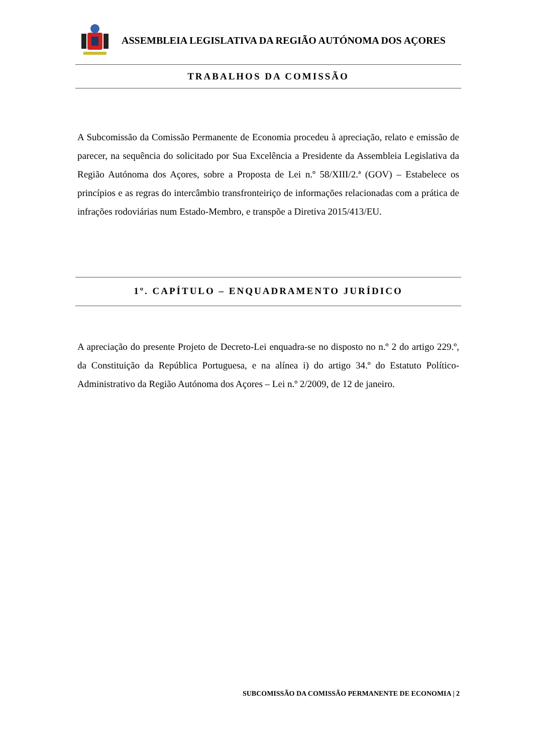ASSEMBLEIA LEGISLATIVA DA REGIÃO AUTÓNOMA DOS AÇORES
TRABALHOS DA COMISSÃO
A Subcomissão da Comissão Permanente de Economia procedeu à apreciação, relato e emissão de parecer, na sequência do solicitado por Sua Excelência a Presidente da Assembleia Legislativa da Região Autónoma dos Açores, sobre a Proposta de Lei n.º 58/XIII/2.ª (GOV) – Estabelece os princípios e as regras do intercâmbio transfronteiriço de informações relacionadas com a prática de infrações rodoviárias num Estado-Membro, e transpõe a Diretiva 2015/413/EU.
1º. CAPÍTULO – ENQUADRAMENTO JURÍDICO
A apreciação do presente Projeto de Decreto-Lei enquadra-se no disposto no n.º 2 do artigo 229.º, da Constituição da República Portuguesa, e na alínea i) do artigo 34.º do Estatuto Político-Administrativo da Região Autónoma dos Açores – Lei n.º 2/2009, de 12 de janeiro.
SUBCOMISSÃO DA COMISSÃO PERMANENTE DE ECONOMIA | 2